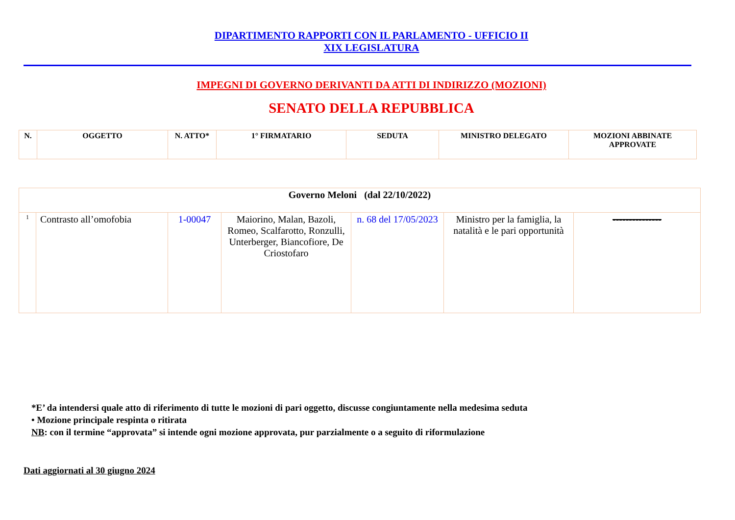DIPARTIMENTO RAPPORTI CON IL PARLAMENTO - UFFICIO II
XIX LEGISLATURA
IMPEGNI DI GOVERNO DERIVANTI DA ATTI DI INDIRIZZO (MOZIONI)
SENATO DELLA REPUBBLICA
| N. | OGGETTO | N. ATTO* | 1° FIRMATARIO | SEDUTA | MINISTRO DELEGATO | MOZIONI ABBINATE APPROVATE |
| --- | --- | --- | --- | --- | --- | --- |
| Governo Meloni (dal 22/10/2022) | | | | | | |
| 1 | Contrasto all’omofobia | 1-00047 | Maiorino, Malan, Bazoli, Romeo, Scalfarotto, Ronzulli, Unterberger, Biancofiore, De Criostofaro | n. 68 del 17/05/2023 | Ministro per la famiglia, la natalità e le pari opportunità | --------------- |
*E’ da intendersi quale atto di riferimento di tutte le mozioni di pari oggetto, discusse congiuntamente nella medesima seduta
• Mozione principale respinta o ritirata
NB: con il termine “approvata” si intende ogni mozione approvata, pur parzialmente o a seguito di riformulazione
Dati aggiornati al 30 giugno 2024